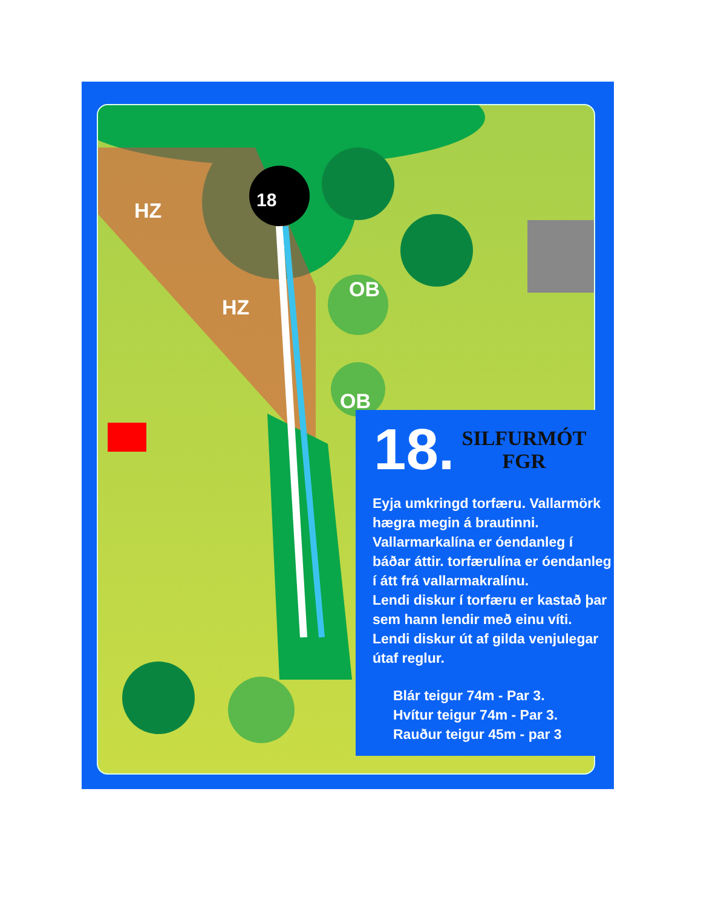HZ
HZ
OB
OB
18
18.
SILFURMÓT
FGR
Eyja umkringd torfæru. Vallarmörk hægra megin á brautinni. Vallarmarkalína er óendanleg í báðar áttir. torfærulína er óendanleg í átt frá vallarmakralínu.
Lendi diskur í torfæru er kastað þar sem hann lendir með einu víti.
Lendi diskur út af gilda venjulegar útaf reglur.
Blár teigur 74m - Par 3.
Hvítur teigur 74m - Par 3.
Rauður teigur 45m - par 3